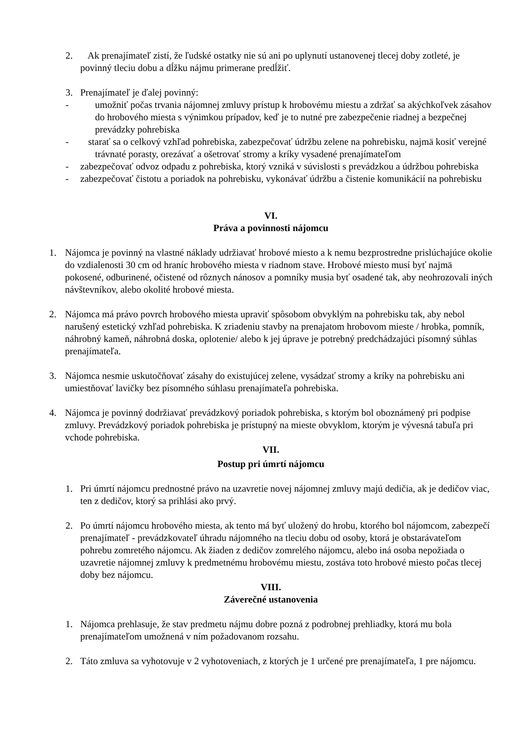2. Ak prenajímateľ zistí, že ľudské ostatky nie sú ani po uplynutí ustanovenej tlecej doby zotleté, je povinný tleciu dobu a dĺžku nájmu primerane predĺžiť.
3. Prenajímateľ je ďalej povinný:
- umožniť počas trvania nájomnej zmluvy prístup k hrobovému miestu a zdržať sa akýchkoľvek zásahov do hrobového miesta s výnimkou prípadov, keď je to nutné pre zabezpečenie riadnej a bezpečnej prevádzky pohrebiska
- starať sa o celkový vzhľad pohrebiska, zabezpečovať údržbu zelene na pohrebisku, najmä kosiť verejné trávnaté porasty, orezávať a ošetrovať stromy a kríky vysadené prenajímateľom
- zabezpečovať odvoz odpadu z pohrebiska, ktorý vzniká v súvislosti s prevádzkou a údržbou pohrebiska
- zabezpečovať čistotu a poriadok na pohrebisku, vykonávať údržbu a čistenie komunikácií na pohrebisku
VI.
Práva a povinnosti nájomcu
1. Nájomca je povinný na vlastné náklady udržiavať hrobové miesto a k nemu bezprostredne prislúchajúce okolie do vzdialenosti 30 cm od hraníc hrobového miesta v riadnom stave. Hrobové miesto musí byť najmä pokosené, odburinené, očistené od rôznych nánosov a pomníky musia byť osadené tak, aby neohrozovali iných návštevníkov, alebo okolité hrobové miesta.
2. Nájomca má právo povrch hrobového miesta upraviť spôsobom obvyklým na pohrebisku tak, aby nebol narušený estetický vzhľad pohrebiska. K zriadeniu stavby na prenajatom hrobovom mieste / hrobka, pomník, náhrobný kameň, náhrobná doska, oplotenie/ alebo k jej úprave je potrebný predchádzajúci písomný súhlas prenajímateľa.
3. Nájomca nesmie uskutočňovať zásahy do existujúcej zelene, vysádzať stromy a kríky na pohrebisku ani umiestňovať lavičky bez písomného súhlasu prenajímateľa pohrebiska.
4. Nájomca je povinný dodržiavať prevádzkový poriadok pohrebiska, s ktorým bol oboznámený pri podpise zmluvy. Prevádzkový poriadok pohrebiska je prístupný na mieste obvyklom, ktorým je vývesná tabuľa pri vchode pohrebiska.
VII.
Postup pri úmrtí nájomcu
1. Pri úmrtí nájomcu prednostné právo na uzavretie novej nájomnej zmluvy majú dedičia, ak je dedičov viac, ten z dedičov, ktorý sa prihlási ako prvý.
2. Po úmrtí nájomcu hrobového miesta, ak tento má byť uložený do hrobu, ktorého bol nájomcom, zabezpečí prenajímateľ - prevádzkovateľ úhradu nájomného na tleciu dobu od osoby, ktorá je obstarávateľom pohrebu zomretého nájomcu. Ak žiaden z dedičov zomrelého nájomcu, alebo iná osoba nepožiada o uzavretie nájomnej zmluvy k predmetnému hrobovému miestu, zostáva toto hrobové miesto počas tlecej doby bez nájomcu.
VIII.
Záverečné ustanovenia
1. Nájomca prehlasuje, že stav predmetu nájmu dobre pozná z podrobnej prehliadky, ktorá mu bola prenajímateľom umožnená v ním požadovanom rozsahu.
2. Táto zmluva sa vyhotovuje v 2 vyhotoveniach, z ktorých je 1 určené pre prenajímateľa, 1 pre nájomcu.